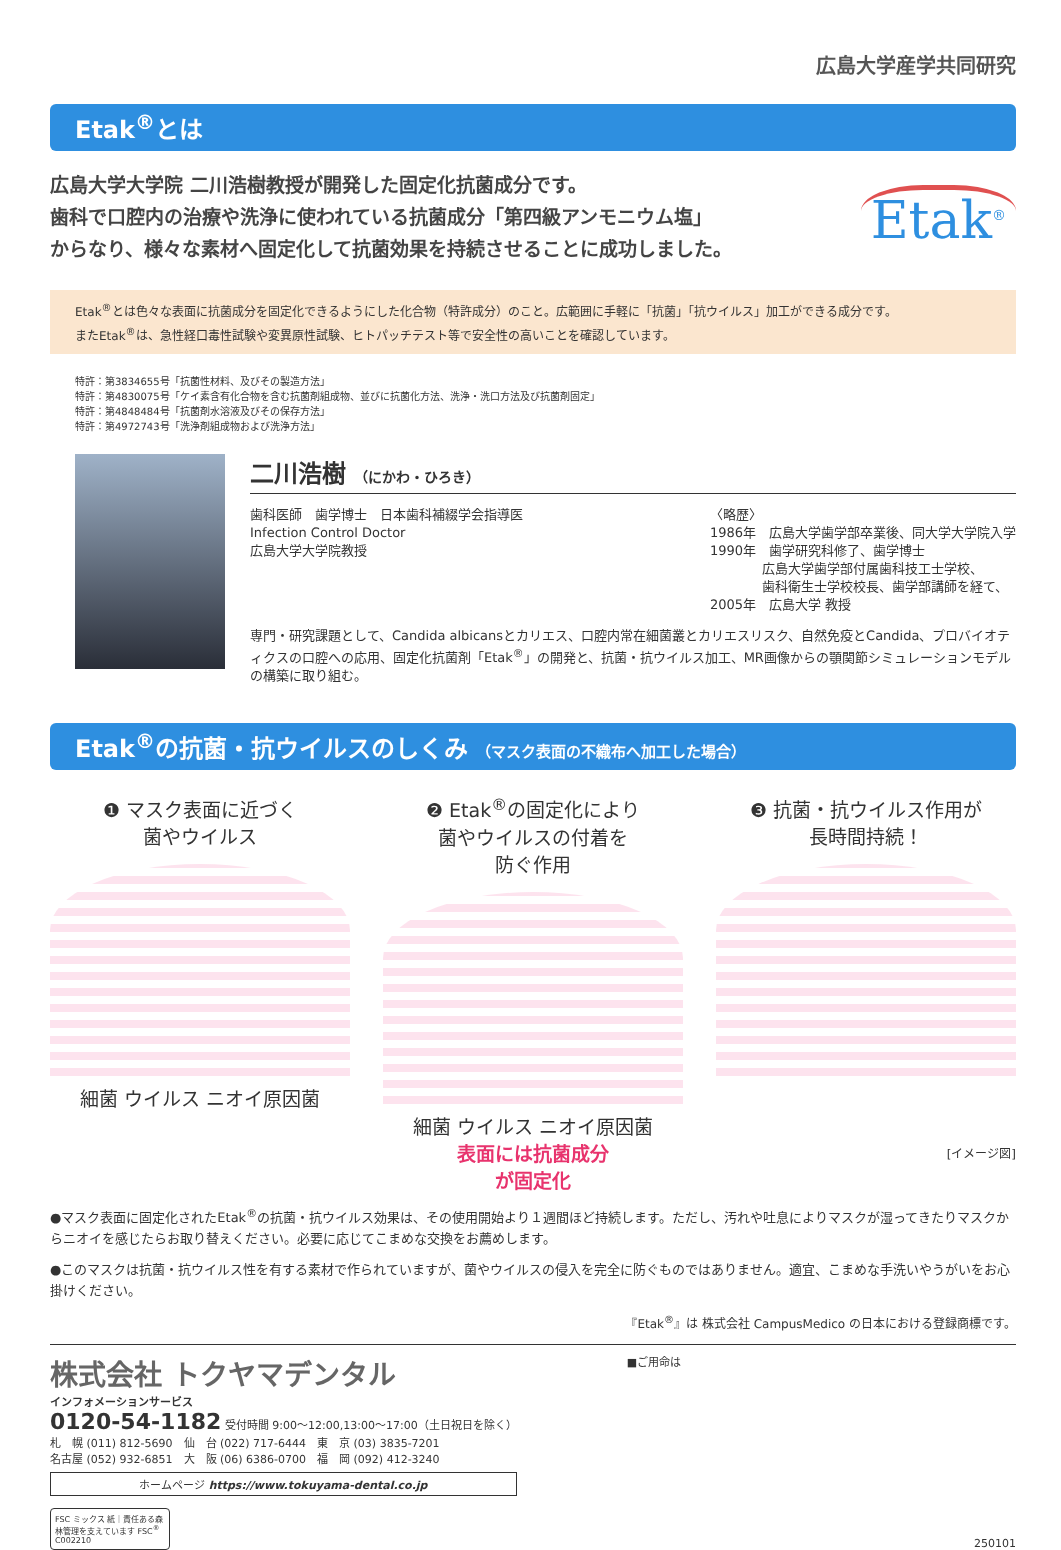広島大学産学共同研究
Etak<sup>®</sup>とは
広島大学大学院 二川浩樹教授が開発した固定化抗菌成分です。
歯科で口腔内の治療や洗浄に使われている抗菌成分「第四級アンモニウム塩」
からなり、様々な素材へ固定化して抗菌効果を持続させることに成功しました。
Etak<sup>®</sup>
Etak<sup>®</sup>とは色々な表面に抗菌成分を固定化できるようにした化合物（特許成分）のこと。広範囲に手軽に「抗菌」「抗ウイルス」加工ができる成分です。
またEtak<sup>®</sup>は、急性経口毒性試験や変異原性試験、ヒトパッチテスト等で安全性の高いことを確認しています。
特許：第3834655号「抗菌性材料、及びその製造方法」
特許：第4830075号「ケイ素含有化合物を含む抗菌剤組成物、並びに抗菌化方法、洗浄・洗口方法及び抗菌剤固定」
特許：第4848484号「抗菌剤水溶液及びその保存方法」
特許：第4972743号「洗浄剤組成物および洗浄方法」
二川浩樹 （にかわ・ひろき）
歯科医師　歯学博士　日本歯科補綴学会指導医
Infection Control Doctor
広島大学大学院教授
〈略歴〉
1986年　広島大学歯学部卒業後、同大学大学院入学
1990年　歯学研究科修了、歯学博士
　　　　広島大学歯学部付属歯科技工士学校、
　　　　歯科衛生士学校校長、歯学部講師を経て、
2005年　広島大学 教授
専門・研究課題として、Candida albicansとカリエス、口腔内常在細菌叢とカリエスリスク、自然免疫とCandida、プロバイオティクスの口腔への応用、固定化抗菌剤「Etak<sup>®</sup>」の開発と、抗菌・抗ウイルス加工、MR画像からの顎関節シミュレーションモデルの構築に取り組む。
Etak<sup>®</sup>の抗菌・抗ウイルスのしくみ （マスク表面の不織布へ加工した場合）
❶ マスク表面に近づく
菌やウイルス
細菌 ウイルス ニオイ原因菌
❷ Etak<sup>®</sup>の固定化により
菌やウイルスの付着を
防ぐ作用
細菌 ウイルス ニオイ原因菌
表面には抗菌成分
が固定化
❸ 抗菌・抗ウイルス作用が
長時間持続！
[イメージ図]
●マスク表面に固定化されたEtak<sup>®</sup>の抗菌・抗ウイルス効果は、その使用開始より１週間ほど持続します。ただし、汚れや吐息によりマスクが湿ってきたりマスクからニオイを感じたらお取り替えください。必要に応じてこまめな交換をお薦めします。
●このマスクは抗菌・抗ウイルス性を有する素材で作られていますが、菌やウイルスの侵入を完全に防ぐものではありません。適宜、こまめな手洗いやうがいをお心掛けください。
『Etak<sup>®</sup>』は 株式会社 CampusMedico の日本における登録商標です。
株式会社 トクヤマデンタル
インフォメーションサービス
0120-54-1182 受付時間 9:00～12:00,13:00～17:00（土日祝日を除く）
札　幌 (011) 812-5690　仙　台 (022) 717-6444　東　京 (03) 3835-7201
名古屋 (052) 932-6851　大　阪 (06) 6386-0700　福　岡 (092) 412-3240
ホームページ https://www.tokuyama-dental.co.jp
FSC ミックス 紙｜責任ある森林管理を支えています FSC<sup>®</sup> C002210
■ご用命は 250101